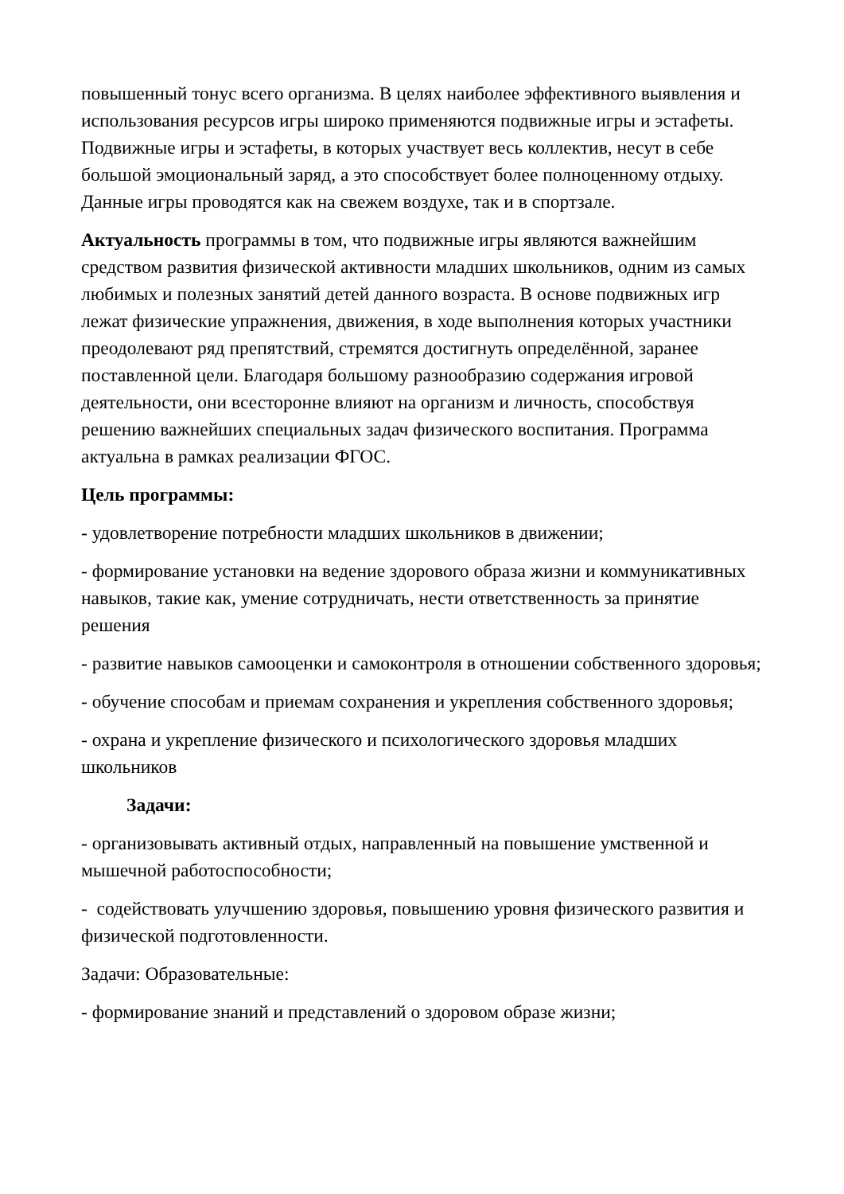повышенный тонус всего организма. В целях наиболее эффективного выявления и использования ресурсов игры широко применяются подвижные игры и эстафеты. Подвижные игры и эстафеты, в которых участвует весь коллектив, несут в себе большой эмоциональный заряд, а это способствует более полноценному отдыху. Данные игры проводятся как на свежем воздухе, так и в спортзале.
Актуальность программы в том, что подвижные игры являются важнейшим средством развития физической активности младших школьников, одним из самых любимых и полезных занятий детей данного возраста. В основе подвижных игр лежат физические упражнения, движения, в ходе выполнения которых участники преодолевают ряд препятствий, стремятся достигнуть определённой, заранее поставленной цели. Благодаря большому разнообразию содержания игровой деятельности, они всесторонне влияют на организм и личность, способствуя решению важнейших специальных задач физического воспитания. Программа актуальна в рамках реализации ФГОС.
Цель программы:
- удовлетворение потребности младших школьников в движении;
- формирование установки на ведение здорового образа жизни и коммуникативных навыков, такие как, умение сотрудничать, нести ответственность за принятие решения
- развитие навыков самооценки и самоконтроля в отношении собственного здоровья;
- обучение способам и приемам сохранения и укрепления собственного здоровья;
- охрана и укрепление физического и психологического здоровья младших школьников
Задачи:
- организовывать активный отдых, направленный на повышение умственной и мышечной работоспособности;
- содействовать улучшению здоровья, повышению уровня физического развития и физической подготовленности.
Задачи: Образовательные:
- формирование знаний и представлений о здоровом образе жизни;